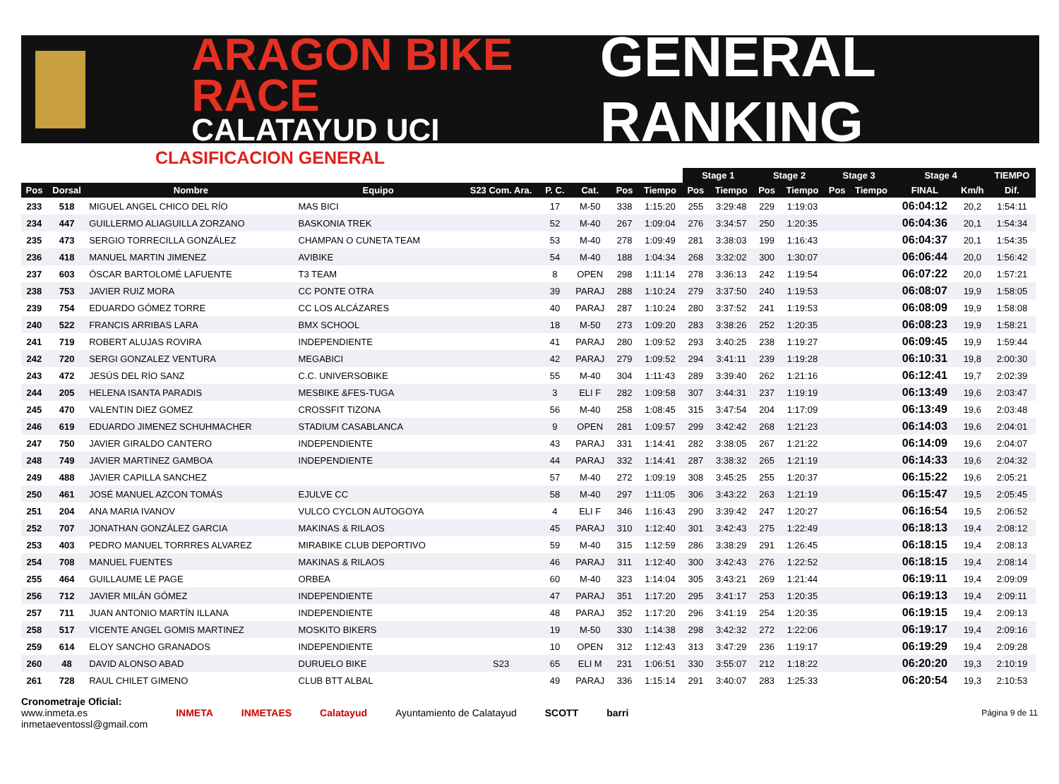ARAGON BIKE RACE
CALATAYUD UCI
GENERAL RANKING
CLASIFICACION GENERAL
| | | | | | | | | | Stage 1 | | Stage 2 | | Stage 3 | | Stage 4 | | TIEMPO | |
| --- | --- | --- | --- | --- | --- | --- | --- | --- | --- | --- | --- | --- | --- | --- | --- | --- | --- | --- |
| Pos | Dorsal | Nombre | Equipo | S23 Com. Ara. | P. C. | Cat. | Pos | Tiempo | Pos | Tiempo | Pos | Tiempo | Pos | Tiempo | FINAL | Km/h | Dif. | |
| 233 | 518 | MIGUEL ANGEL CHICO DEL RÍO | MAS BICI | | 17 | M-50 | 338 | 1:15:20 | 255 | 3:29:48 | 229 | 1:19:03 | | | 06:04:12 | 20,2 | 1:54:11 | |
| 234 | 447 | GUILLERMO ALIAGUILLA ZORZANO | BASKONIA TREK | | 52 | M-40 | 267 | 1:09:04 | 276 | 3:34:57 | 250 | 1:20:35 | | | 06:04:36 | 20,1 | 1:54:34 | |
| 235 | 473 | SERGIO TORRECILLA GONZÁLEZ | CHAMPAN O CUNETA TEAM | | 53 | M-40 | 278 | 1:09:49 | 281 | 3:38:03 | 199 | 1:16:43 | | | 06:04:37 | 20,1 | 1:54:35 | |
| 236 | 418 | MANUEL MARTIN JIMENEZ | AVIBIKE | | 54 | M-40 | 188 | 1:04:34 | 268 | 3:32:02 | 300 | 1:30:07 | | | 06:06:44 | 20,0 | 1:56:42 | |
| 237 | 603 | ÓSCAR BARTOLOMÉ LAFUENTE | T3 TEAM | | 8 | OPEN | 298 | 1:11:14 | 278 | 3:36:13 | 242 | 1:19:54 | | | 06:07:22 | 20,0 | 1:57:21 | |
| 238 | 753 | JAVIER RUIZ MORA | CC PONTE OTRA | | 39 | PARAJ | 288 | 1:10:24 | 279 | 3:37:50 | 240 | 1:19:53 | | | 06:08:07 | 19,9 | 1:58:05 | |
| 239 | 754 | EDUARDO GÓMEZ TORRE | CC LOS ALCÁZARES | | 40 | PARAJ | 287 | 1:10:24 | 280 | 3:37:52 | 241 | 1:19:53 | | | 06:08:09 | 19,9 | 1:58:08 | |
| 240 | 522 | FRANCIS ARRIBAS LARA | BMX SCHOOL | | 18 | M-50 | 273 | 1:09:20 | 283 | 3:38:26 | 252 | 1:20:35 | | | 06:08:23 | 19,9 | 1:58:21 | |
| 241 | 719 | ROBERT ALUJAS ROVIRA | INDEPENDIENTE | | 41 | PARAJ | 280 | 1:09:52 | 293 | 3:40:25 | 238 | 1:19:27 | | | 06:09:45 | 19,9 | 1:59:44 | |
| 242 | 720 | SERGI GONZALEZ VENTURA | MEGABICI | | 42 | PARAJ | 279 | 1:09:52 | 294 | 3:41:11 | 239 | 1:19:28 | | | 06:10:31 | 19,8 | 2:00:30 | |
| 243 | 472 | JESÚS DEL RÍO SANZ | C.C. UNIVERSOBIKE | | 55 | M-40 | 304 | 1:11:43 | 289 | 3:39:40 | 262 | 1:21:16 | | | 06:12:41 | 19,7 | 2:02:39 | |
| 244 | 205 | HELENA ISANTA PARADIS | MESBIKE &FES-TUGA | | 3 | ELI F | 282 | 1:09:58 | 307 | 3:44:31 | 237 | 1:19:19 | | | 06:13:49 | 19,6 | 2:03:47 | |
| 245 | 470 | VALENTIN DIEZ GOMEZ | CROSSFIT TIZONA | | 56 | M-40 | 258 | 1:08:45 | 315 | 3:47:54 | 204 | 1:17:09 | | | 06:13:49 | 19,6 | 2:03:48 | |
| 246 | 619 | EDUARDO JIMENEZ SCHUHMACHER | STADIUM CASABLANCA | | 9 | OPEN | 281 | 1:09:57 | 299 | 3:42:42 | 268 | 1:21:23 | | | 06:14:03 | 19,6 | 2:04:01 | |
| 247 | 750 | JAVIER GIRALDO CANTERO | INDEPENDIENTE | | 43 | PARAJ | 331 | 1:14:41 | 282 | 3:38:05 | 267 | 1:21:22 | | | 06:14:09 | 19,6 | 2:04:07 | |
| 248 | 749 | JAVIER MARTINEZ GAMBOA | INDEPENDIENTE | | 44 | PARAJ | 332 | 1:14:41 | 287 | 3:38:32 | 265 | 1:21:19 | | | 06:14:33 | 19,6 | 2:04:32 | |
| 249 | 488 | JAVIER CAPILLA SANCHEZ | | | 57 | M-40 | 272 | 1:09:19 | 308 | 3:45:25 | 255 | 1:20:37 | | | 06:15:22 | 19,6 | 2:05:21 | |
| 250 | 461 | JOSÉ MANUEL AZCON TOMÁS | EJULVE CC | | 58 | M-40 | 297 | 1:11:05 | 306 | 3:43:22 | 263 | 1:21:19 | | | 06:15:47 | 19,5 | 2:05:45 | |
| 251 | 204 | ANA MARIA IVANOV | VULCO CYCLON AUTOGOYA | | 4 | ELI F | 346 | 1:16:43 | 290 | 3:39:42 | 247 | 1:20:27 | | | 06:16:54 | 19,5 | 2:06:52 | |
| 252 | 707 | JONATHAN GONZÁLEZ GARCIA | MAKINAS & RILAOS | | 45 | PARAJ | 310 | 1:12:40 | 301 | 3:42:43 | 275 | 1:22:49 | | | 06:18:13 | 19,4 | 2:08:12 | |
| 253 | 403 | PEDRO MANUEL TORRRES ALVAREZ | MIRABIKE CLUB DEPORTIVO | | 59 | M-40 | 315 | 1:12:59 | 286 | 3:38:29 | 291 | 1:26:45 | | | 06:18:15 | 19,4 | 2:08:13 | |
| 254 | 708 | MANUEL FUENTES | MAKINAS & RILAOS | | 46 | PARAJ | 311 | 1:12:40 | 300 | 3:42:43 | 276 | 1:22:52 | | | 06:18:15 | 19,4 | 2:08:14 | |
| 255 | 464 | GUILLAUME LE PAGE | ORBEA | | 60 | M-40 | 323 | 1:14:04 | 305 | 3:43:21 | 269 | 1:21:44 | | | 06:19:11 | 19,4 | 2:09:09 | |
| 256 | 712 | JAVIER MILÁN GÓMEZ | INDEPENDIENTE | | 47 | PARAJ | 351 | 1:17:20 | 295 | 3:41:17 | 253 | 1:20:35 | | | 06:19:13 | 19,4 | 2:09:11 | |
| 257 | 711 | JUAN ANTONIO MARTÍN ILLANA | INDEPENDIENTE | | 48 | PARAJ | 352 | 1:17:20 | 296 | 3:41:19 | 254 | 1:20:35 | | | 06:19:15 | 19,4 | 2:09:13 | |
| 258 | 517 | VICENTE ANGEL GOMIS MARTINEZ | MOSKITO BIKERS | | 19 | M-50 | 330 | 1:14:38 | 298 | 3:42:32 | 272 | 1:22:06 | | | 06:19:17 | 19,4 | 2:09:16 | |
| 259 | 614 | ELOY SANCHO GRANADOS | INDEPENDIENTE | | 10 | OPEN | 312 | 1:12:43 | 313 | 3:47:29 | 236 | 1:19:17 | | | 06:19:29 | 19,4 | 2:09:28 | |
| 260 | 48 | DAVID ALONSO ABAD | DURUELO BIKE | S23 | 65 | ELI M | 231 | 1:06:51 | 330 | 3:55:07 | 212 | 1:18:22 | | | 06:20:20 | 19,3 | 2:10:19 | |
| 261 | 728 | RAUL CHILET GIMENO | CLUB BTT ALBAL | | 49 | PARAJ | 336 | 1:15:14 | 291 | 3:40:07 | 283 | 1:25:33 | | | 06:20:54 | 19,3 | 2:10:53 | |
Cronometraje Oficial:
www.inmeta.es
inmetaeventossl@gmail.com
INMETA INMETAES Calatayud Ayuntamiento de Calatayud SCOTT barri
Página 9 de 11